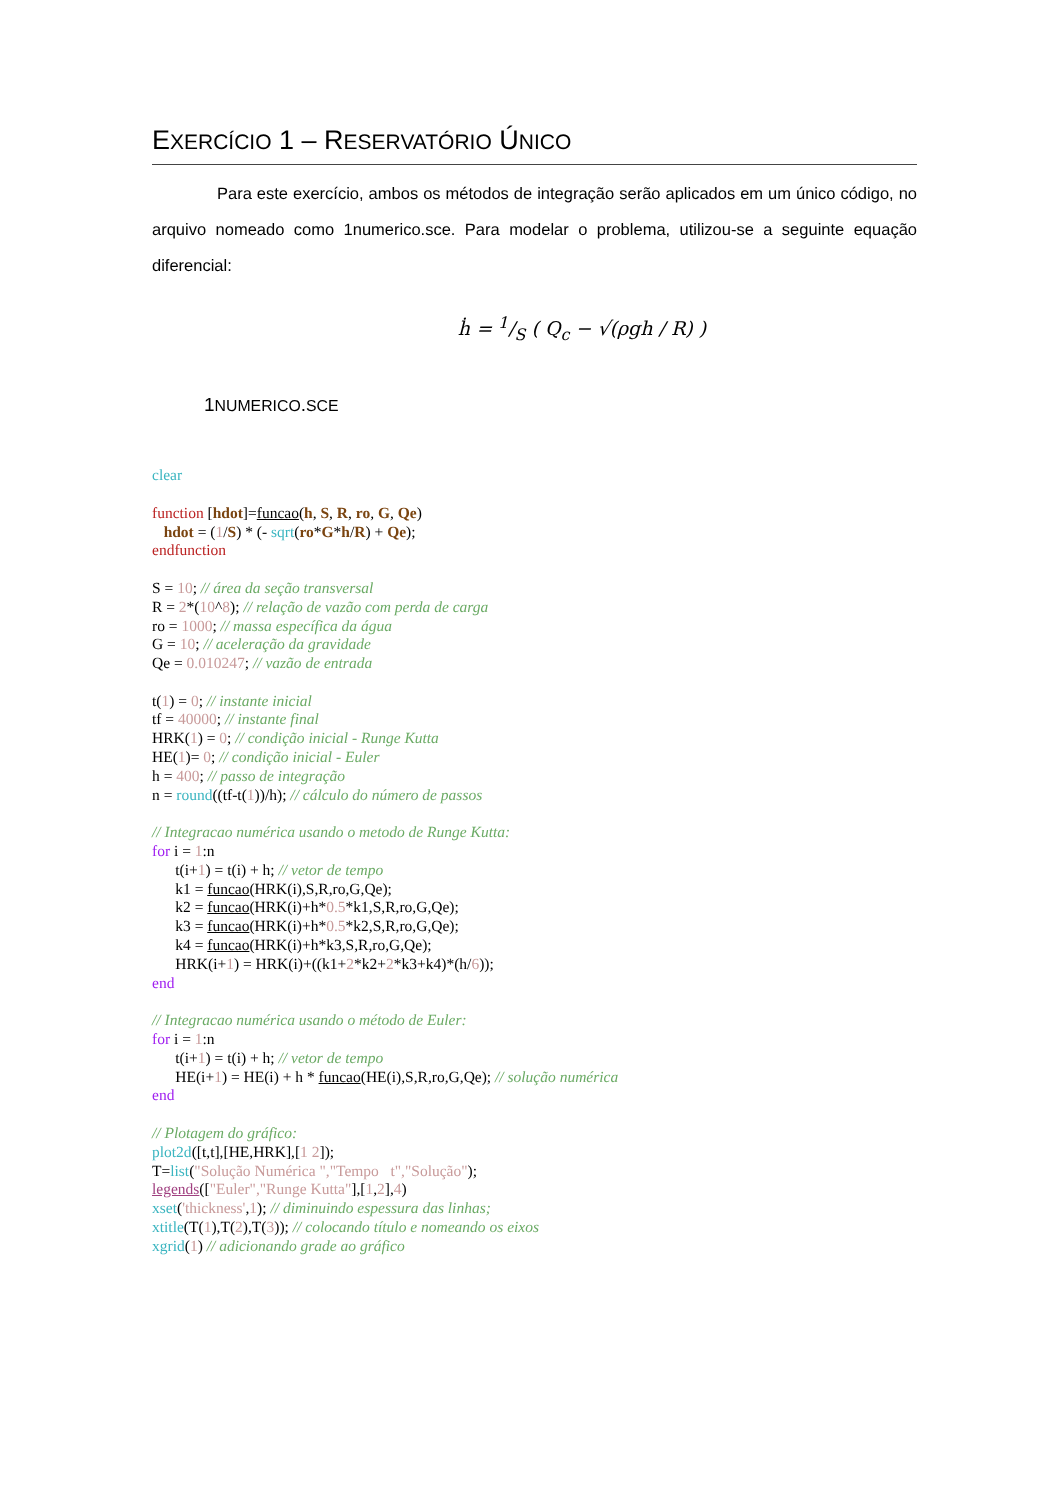EXERCÍCIO 1 – RESERVATÓRIO ÚNICO
Para este exercício, ambos os métodos de integração serão aplicados em um único código, no arquivo nomeado como 1numerico.sce. Para modelar o problema, utilizou-se a seguinte equação diferencial:
ḣ = 1/S ( Q<sub>c</sub> − √(ρgh / R) )
1NUMERICO.SCE
clear

function [hdot]=funcao(h, S, R, ro, G, Qe)
   hdot = (1/S) * (- sqrt(ro*G*h/R) + Qe);
endfunction

S = 10; // área da seção transversal
R = 2*(10^8); // relação de vazão com perda de carga
ro = 1000; // massa específica da água
G = 10; // aceleração da gravidade
Qe = 0.010247; // vazão de entrada

t(1) = 0; // instante inicial
tf = 40000; // instante final
HRK(1) = 0; // condição inicial - Runge Kutta
HE(1)= 0; // condição inicial - Euler
h = 400; // passo de integração
n = round((tf-t(1))/h); // cálculo do número de passos

// Integracao numérica usando o metodo de Runge Kutta:
for i = 1:n
      t(i+1) = t(i) + h; // vetor de tempo
      k1 = funcao(HRK(i),S,R,ro,G,Qe);
      k2 = funcao(HRK(i)+h*0.5*k1,S,R,ro,G,Qe);
      k3 = funcao(HRK(i)+h*0.5*k2,S,R,ro,G,Qe);
      k4 = funcao(HRK(i)+h*k3,S,R,ro,G,Qe);
      HRK(i+1) = HRK(i)+((k1+2*k2+2*k3+k4)*(h/6));
end

// Integracao numérica usando o método de Euler:
for i = 1:n
      t(i+1) = t(i) + h; // vetor de tempo
      HE(i+1) = HE(i) + h * funcao(HE(i),S,R,ro,G,Qe); // solução numérica
end

// Plotagem do gráfico:
plot2d([t,t],[HE,HRK],[1 2]);
T=list("Solução Numérica ","Tempo   t","Solução");
legends(["Euler","Runge Kutta"],[1,2],4)
xset('thickness',1); // diminuindo espessura das linhas;
xtitle(T(1),T(2),T(3)); // colocando título e nomeando os eixos
xgrid(1) // adicionando grade ao gráfico